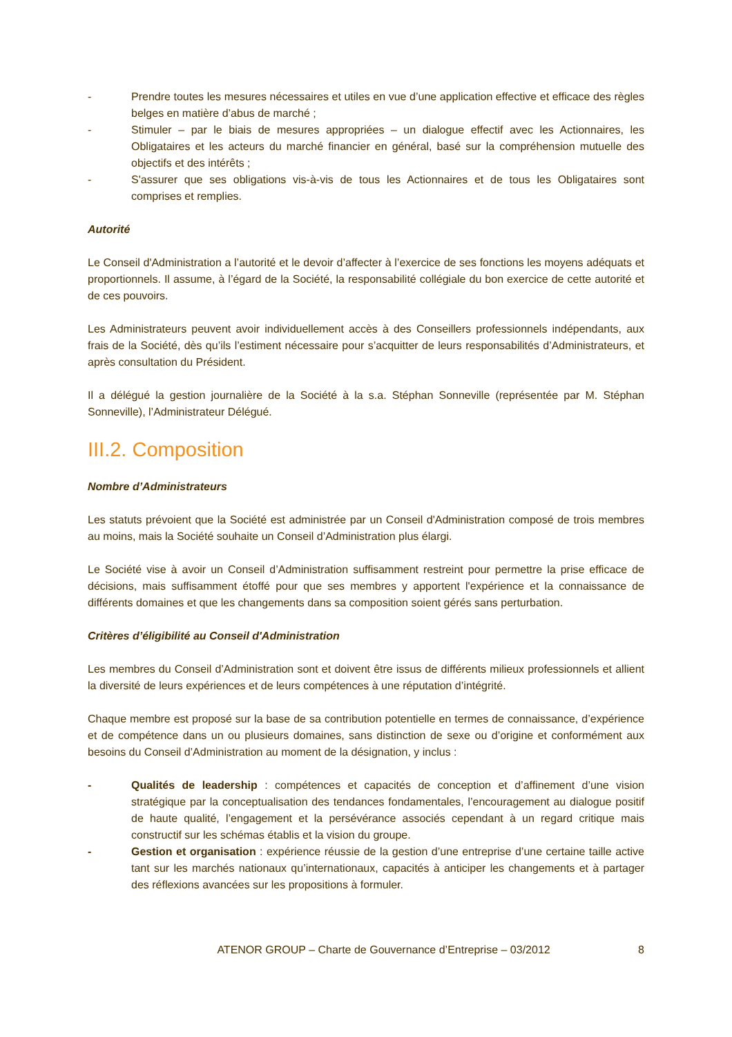- Prendre toutes les mesures nécessaires et utiles en vue d’une application effective et efficace des règles belges en matière d’abus de marché ;
- Stimuler – par le biais de mesures appropriées – un dialogue effectif avec les Actionnaires, les Obligataires et les acteurs du marché financier en général, basé sur la compréhension mutuelle des objectifs et des intérêts ;
- S'assurer que ses obligations vis-à-vis de tous les Actionnaires et de tous les Obligataires sont comprises et remplies.
Autorité
Le Conseil d'Administration a l’autorité et le devoir d’affecter à l’exercice de ses fonctions les moyens adéquats et proportionnels. Il assume, à l’égard de la Société, la responsabilité collégiale du bon exercice de cette autorité et de ces pouvoirs.
Les Administrateurs peuvent avoir individuellement accès à des Conseillers professionnels indépendants, aux frais de la Société, dès qu’ils l’estiment nécessaire pour s’acquitter de leurs responsabilités d’Administrateurs, et après consultation du Président.
Il a délégué la gestion journalière de la Société à la s.a. Stéphan Sonneville (représentée par M. Stéphan Sonneville), l’Administrateur Délégué.
III.2. Composition
Nombre d’Administrateurs
Les statuts prévoient que la Société est administrée par un Conseil d'Administration composé de trois membres au moins, mais la Société souhaite un Conseil d’Administration plus élargi.
Le Société vise à avoir un Conseil d’Administration suffisamment restreint pour permettre la prise efficace de décisions, mais suffisamment étoffé pour que ses membres y apportent l'expérience et la connaissance de différents domaines et que les changements dans sa composition soient gérés sans perturbation.
Critères d’éligibilité au Conseil d'Administration
Les membres du Conseil d’Administration sont et doivent être issus de différents milieux professionnels et allient la diversité de leurs expériences et de leurs compétences à une réputation d’intégrité.
Chaque membre est proposé sur la base de sa contribution potentielle en termes de connaissance, d’expérience et de compétence dans un ou plusieurs domaines, sans distinction de sexe ou d’origine et conformément aux besoins du Conseil d’Administration au moment de la désignation, y inclus :
- Qualités de leadership : compétences et capacités de conception et d’affinement d’une vision stratégique par la conceptualisation des tendances fondamentales, l’encouragement au dialogue positif de haute qualité, l’engagement et la persévérance associés cependant à un regard critique mais constructif sur les schémas établis et la vision du groupe.
- Gestion et organisation : expérience réussie de la gestion d’une entreprise d’une certaine taille active tant sur les marchés nationaux qu’internationaux, capacités à anticiper les changements et à partager des réflexions avancées sur les propositions à formuler.
ATENOR GROUP – Charte de Gouvernance d’Entreprise – 03/2012 8